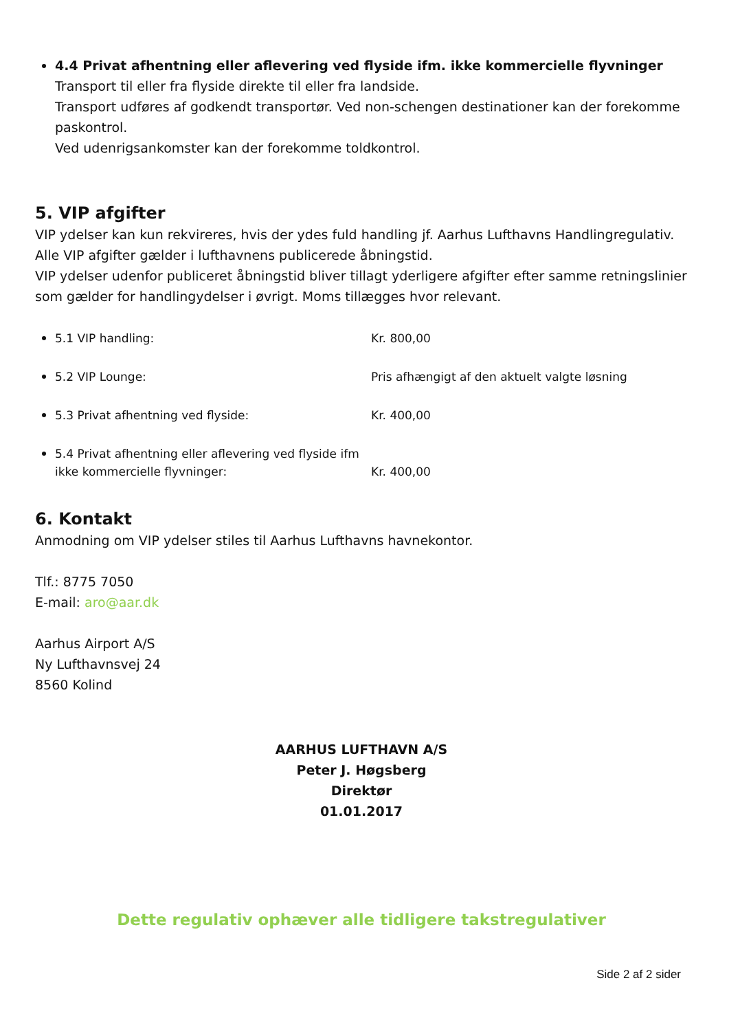4.4 Privat afhentning eller aflevering ved flyside ifm. ikke kommercielle flyvninger
Transport til eller fra flyside direkte til eller fra landside.
Transport udføres af godkendt transportør. Ved non-schengen destinationer kan der forekomme paskontrol.
Ved udenrigsankomster kan der forekomme toldkontrol.
5. VIP afgifter
VIP ydelser kan kun rekvireres, hvis der ydes fuld handling jf. Aarhus Lufthavns Handlingregulativ. Alle VIP afgifter gælder i lufthavnens publicerede åbningstid.
VIP ydelser udenfor publiceret åbningstid bliver tillagt yderligere afgifter efter samme retningslinier som gælder for handlingydelser i øvrigt. Moms tillægges hvor relevant.
5.1 VIP handling: Kr. 800,00
5.2 VIP Lounge: Pris afhængigt af den aktuelt valgte løsning
5.3 Privat afhentning ved flyside: Kr. 400,00
5.4 Privat afhentning eller aflevering ved flyside ifm ikke kommercielle flyvninger: Kr. 400,00
6. Kontakt
Anmodning om VIP ydelser stiles til Aarhus Lufthavns havnekontor.
Tlf.: 8775 7050
E-mail: aro@aar.dk
Aarhus Airport A/S
Ny Lufthavnsvej 24
8560 Kolind
AARHUS LUFTHAVN A/S
Peter J. Høgsberg
Direktør
01.01.2017
Dette regulativ ophæver alle tidligere takstregulativer
Side 2 af 2 sider